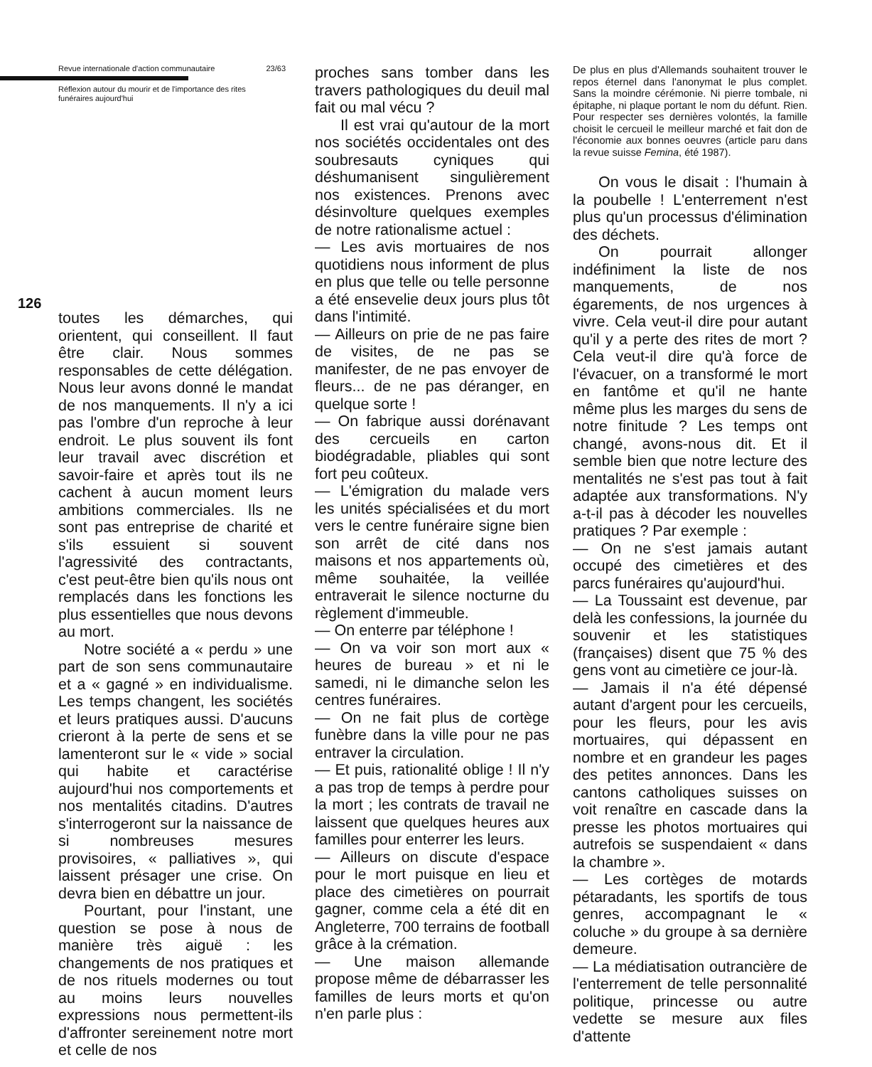Revue internationale d'action communautaire 23/63
Réflexion autour du mourir et de l'importance des rites
funéraires aujourd'hui
toutes les démarches, qui orientent, qui conseillent. Il faut être clair. Nous sommes responsables de cette délégation. Nous leur avons donné le mandat de nos manquements. Il n'y a ici pas l'ombre d'un reproche à leur endroit. Le plus souvent ils font leur travail avec discrétion et savoir-faire et après tout ils ne cachent à aucun moment leurs ambitions commerciales. Ils ne sont pas entreprise de charité et s'ils essuient si souvent l'agressivité des contractants, c'est peut-être bien qu'ils nous ont remplacés dans les fonctions les plus essentielles que nous devons au mort.
Notre société a « perdu » une part de son sens communautaire et a « gagné » en individualisme. Les temps changent, les sociétés et leurs pratiques aussi. D'aucuns crieront à la perte de sens et se lamenteront sur le « vide » social qui habite et caractérise aujourd'hui nos comportements et nos mentalités citadins. D'autres s'interrogeront sur la naissance de si nombreuses mesures provisoires, « palliatives », qui laissent présager une crise. On devra bien en débattre un jour.
Pourtant, pour l'instant, une question se pose à nous de manière très aiguë : les changements de nos pratiques et de nos rituels modernes ou tout au moins leurs nouvelles expressions nous permettent-ils d'affronter sereinement notre mort et celle de nos
126
proches sans tomber dans les travers pathologiques du deuil mal fait ou mal vécu ?
Il est vrai qu'autour de la mort nos sociétés occidentales ont des soubresauts cyniques qui déshumanisent singulièrement nos existences. Prenons avec désinvolture quelques exemples de notre rationalisme actuel :
— Les avis mortuaires de nos quotidiens nous informent de plus en plus que telle ou telle personne a été ensevelie deux jours plus tôt dans l'intimité.
— Ailleurs on prie de ne pas faire de visites, de ne pas se manifester, de ne pas envoyer de fleurs... de ne pas déranger, en quelque sorte !
— On fabrique aussi dorénavant des cercueils en carton biodégradable, pliables qui sont fort peu coûteux.
— L'émigration du malade vers les unités spécialisées et du mort vers le centre funéraire signe bien son arrêt de cité dans nos maisons et nos appartements où, même souhaitée, la veillée entraverait le silence nocturne du règlement d'immeuble.
— On enterre par téléphone !
— On va voir son mort aux « heures de bureau » et ni le samedi, ni le dimanche selon les centres funéraires.
— On ne fait plus de cortège funèbre dans la ville pour ne pas entraver la circulation.
— Et puis, rationalité oblige ! Il n'y a pas trop de temps à perdre pour la mort ; les contrats de travail ne laissent que quelques heures aux familles pour enterrer les leurs.
— Ailleurs on discute d'espace pour le mort puisque en lieu et place des cimetières on pourrait gagner, comme cela a été dit en Angleterre, 700 terrains de football grâce à la crémation.
— Une maison allemande propose même de débarrasser les familles de leurs morts et qu'on n'en parle plus :
De plus en plus d'Allemands souhaitent trouver le repos éternel dans l'anonymat le plus complet. Sans la moindre cérémonie. Ni pierre tombale, ni épitaphe, ni plaque portant le nom du défunt. Rien. Pour respecter ses dernières volontés, la famille choisit le cercueil le meilleur marché et fait don de l'économie aux bonnes oeuvres (article paru dans la revue suisse Femina, été 1987).
On vous le disait : l'humain à la poubelle ! L'enterrement n'est plus qu'un processus d'élimination des déchets.
On pourrait allonger indéfiniment la liste de nos manquements, de nos égarements, de nos urgences à vivre. Cela veut-il dire pour autant qu'il y a perte des rites de mort ? Cela veut-il dire qu'à force de l'évacuer, on a transformé le mort en fantôme et qu'il ne hante même plus les marges du sens de notre finitude ? Les temps ont changé, avons-nous dit. Et il semble bien que notre lecture des mentalités ne s'est pas tout à fait adaptée aux transformations. N'y a-t-il pas à décoder les nouvelles pratiques ? Par exemple :
— On ne s'est jamais autant occupé des cimetières et des parcs funéraires qu'aujourd'hui.
— La Toussaint est devenue, par delà les confessions, la journée du souvenir et les statistiques (françaises) disent que 75 % des gens vont au cimetière ce jour-là.
— Jamais il n'a été dépensé autant d'argent pour les cercueils, pour les fleurs, pour les avis mortuaires, qui dépassent en nombre et en grandeur les pages des petites annonces. Dans les cantons catholiques suisses on voit renaître en cascade dans la presse les photos mortuaires qui autrefois se suspendaient « dans la chambre ».
— Les cortèges de motards pétaradants, les sportifs de tous genres, accompagnant le « coluche » du groupe à sa dernière demeure.
— La médiatisation outrancière de l'enterrement de telle personnalité politique, princesse ou autre vedette se mesure aux files d'attente